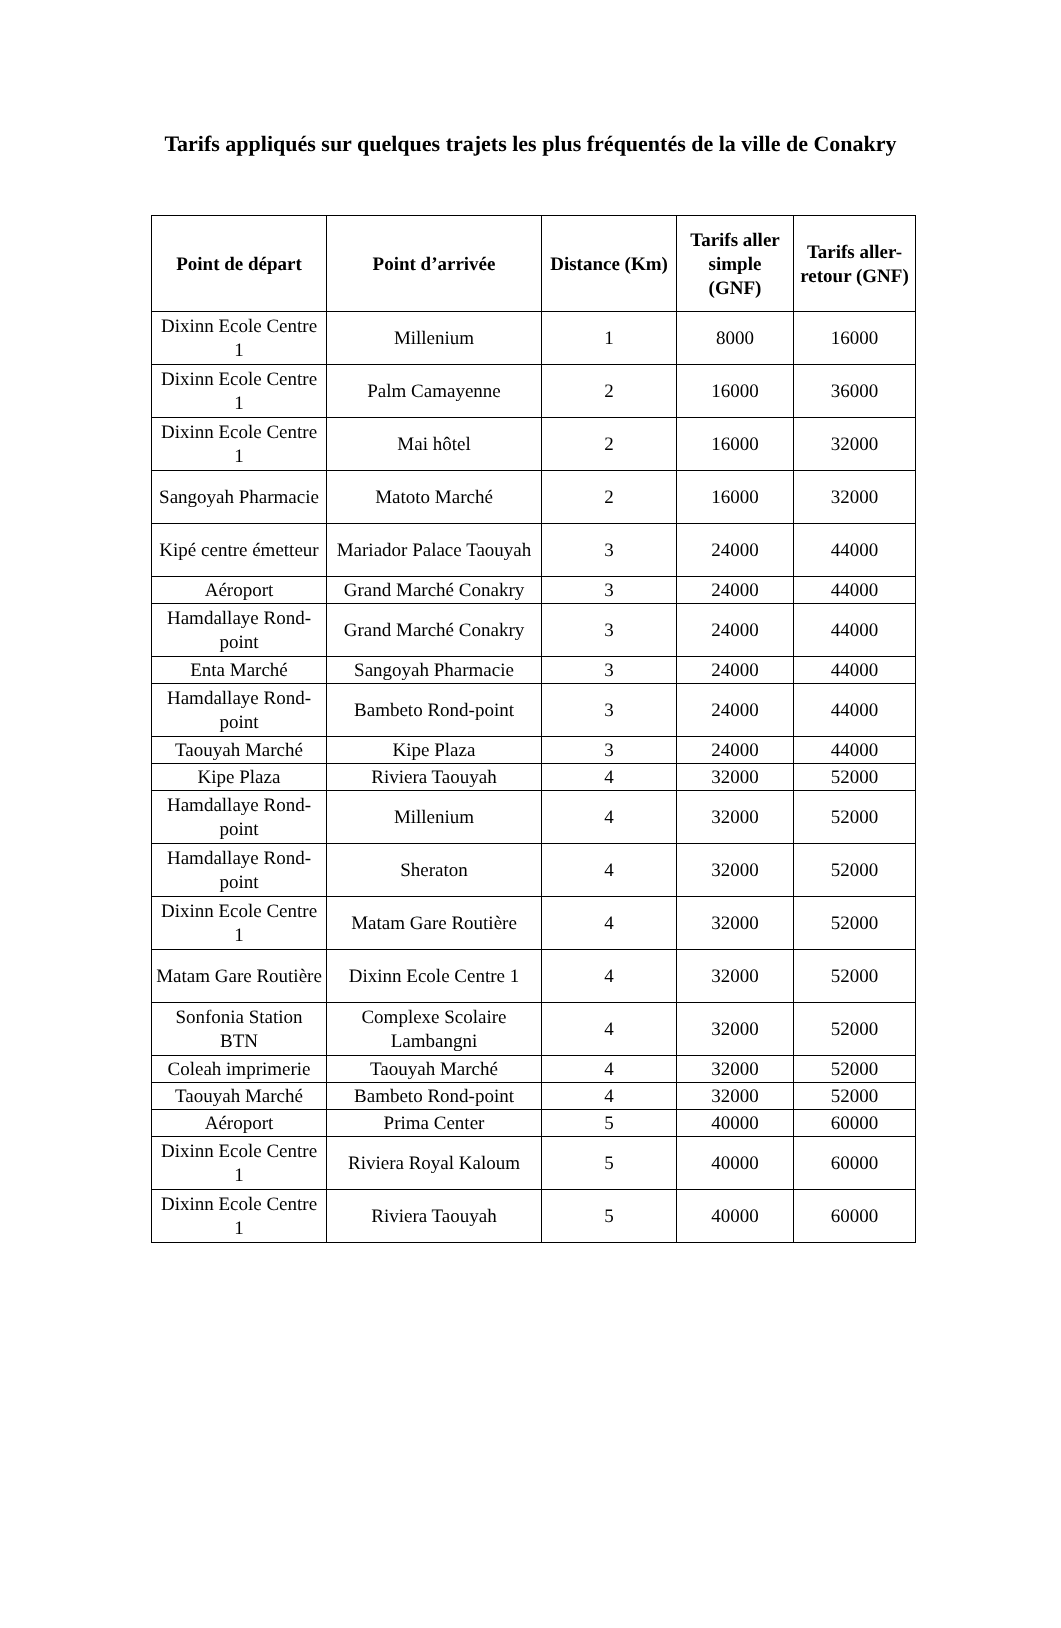Tarifs appliqués sur quelques trajets les plus fréquentés de la ville de Conakry
| Point de départ | Point d’arrivée | Distance (Km) | Tarifs aller simple (GNF) | Tarifs aller-retour (GNF) |
| --- | --- | --- | --- | --- |
| Dixinn Ecole Centre 1 | Millenium | 1 | 8000 | 16000 |
| Dixinn Ecole Centre 1 | Palm Camayenne | 2 | 16000 | 36000 |
| Dixinn Ecole Centre 1 | Mai hôtel | 2 | 16000 | 32000 |
| Sangoyah Pharmacie | Matoto Marché | 2 | 16000 | 32000 |
| Kipé centre émetteur | Mariador Palace Taouyah | 3 | 24000 | 44000 |
| Aéroport | Grand Marché Conakry | 3 | 24000 | 44000 |
| Hamdallaye Rond-point | Grand Marché Conakry | 3 | 24000 | 44000 |
| Enta Marché | Sangoyah Pharmacie | 3 | 24000 | 44000 |
| Hamdallaye Rond-point | Bambeto Rond-point | 3 | 24000 | 44000 |
| Taouyah Marché | Kipe Plaza | 3 | 24000 | 44000 |
| Kipe Plaza | Riviera Taouyah | 4 | 32000 | 52000 |
| Hamdallaye Rond-point | Millenium | 4 | 32000 | 52000 |
| Hamdallaye Rond-point | Sheraton | 4 | 32000 | 52000 |
| Dixinn Ecole Centre 1 | Matam Gare Routière | 4 | 32000 | 52000 |
| Matam Gare Routière | Dixinn Ecole Centre 1 | 4 | 32000 | 52000 |
| Sonfonia Station BTN | Complexe Scolaire Lambangni | 4 | 32000 | 52000 |
| Coleah imprimerie | Taouyah Marché | 4 | 32000 | 52000 |
| Taouyah Marché | Bambeto Rond-point | 4 | 32000 | 52000 |
| Aéroport | Prima Center | 5 | 40000 | 60000 |
| Dixinn Ecole Centre 1 | Riviera Royal Kaloum | 5 | 40000 | 60000 |
| Dixinn Ecole Centre 1 | Riviera Taouyah | 5 | 40000 | 60000 |